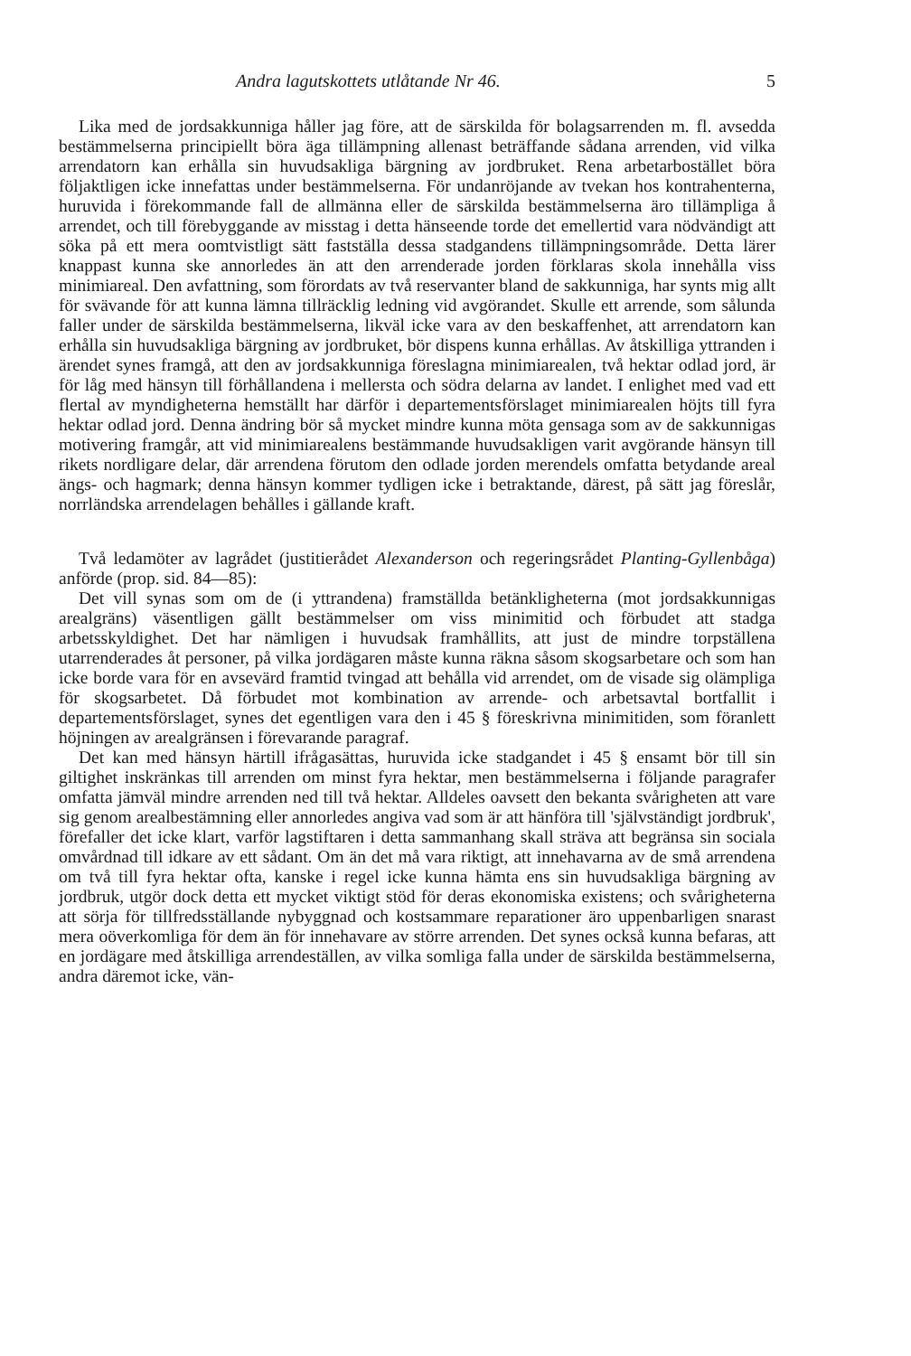Andra lagutskottets utlåtande Nr 46. 5
Lika med de jordsakkunniga håller jag före, att de särskilda för bolagsarrenden m. fl. avsedda bestämmelserna principiellt böra äga tillämpning allenast beträffande sådana arrenden, vid vilka arrendatorn kan erhålla sin huvudsakliga bärgning av jordbruket. Rena arbetarbostället böra följaktligen icke innefattas under bestämmelserna. För undanröjande av tvekan hos kontrahenterna, huruvida i förekommande fall de allmänna eller de särskilda bestämmelserna äro tillämpliga å arrendet, och till förebyggande av misstag i detta hänseende torde det emellertid vara nödvändigt att söka på ett mera oomtvistligt sätt fastställa dessa stadgandens tillämpningsområde. Detta lärer knappast kunna ske annorledes än att den arrenderade jorden förklaras skola innehålla viss minimiareal. Den avfattning, som förordats av två reservanter bland de sakkunniga, har synts mig allt för svävande för att kunna lämna tillräcklig ledning vid avgörandet. Skulle ett arrende, som sålunda faller under de särskilda bestämmelserna, likväl icke vara av den beskaffenhet, att arrendatorn kan erhålla sin huvudsakliga bärgning av jordbruket, bör dispens kunna erhållas. Av åtskilliga yttranden i ärendet synes framgå, att den av jordsakkunniga föreslagna minimiarealen, två hektar odlad jord, är för låg med hänsyn till förhållandena i mellersta och södra delarna av landet. I enlighet med vad ett flertal av myndigheterna hemställt har därför i departementsförslaget minimiarealen höjts till fyra hektar odlad jord. Denna ändring bör så mycket mindre kunna möta gensaga som av de sakkunnigas motivering framgår, att vid minimiarealens bestämmande huvudsakligen varit avgörande hänsyn till rikets nordligare delar, där arrendena förutom den odlade jorden merendels omfatta betydande areal ängs- och hagmark; denna hänsyn kommer tydligen icke i betraktande, därest, på sätt jag föreslår, norrländska arrendelagen behålles i gällande kraft.
Två ledamöter av lagrådet (justitierådet Alexanderson och regeringsrådet Planting-Gyllenbåga) anförde (prop. sid. 84—85):
Det vill synas som om de (i yttrandena) framställda betänkligheterna (mot jordsakkunnigas arealgräns) väsentligen gällt bestämmelser om viss minimitid och förbudet att stadga arbetsskyldighet. Det har nämligen i huvudsak framhållits, att just de mindre torpställena utarrenderades åt personer, på vilka jordägaren måste kunna räkna såsom skogsarbetare och som han icke borde vara för en avsevärd framtid tvingad att behålla vid arrendet, om de visade sig olämpliga för skogsarbetet. Då förbudet mot kombination av arrende- och arbetsavtal bortfallit i departementsförslaget, synes det egentligen vara den i 45 § föreskrivna minimitiden, som föranlett höjningen av arealgränsen i förevarande paragraf.
Det kan med hänsyn härtill ifrågasättas, huruvida icke stadgandet i 45 § ensamt bör till sin giltighet inskränkas till arrenden om minst fyra hektar, men bestämmelserna i följande paragrafer omfatta jämväl mindre arrenden ned till två hektar. Alldeles oavsett den bekanta svårigheten att vare sig genom arealbestämning eller annorledes angiva vad som är att hänföra till 'självständigt jordbruk', förefaller det icke klart, varför lagstiftaren i detta sammanhang skall sträva att begränsa sin sociala omvårdnad till idkare av ett sådant. Om än det må vara riktigt, att innehavarna av de små arrendena om två till fyra hektar ofta, kanske i regel icke kunna hämta ens sin huvudsakliga bärgning av jordbruk, utgör dock detta ett mycket viktigt stöd för deras ekonomiska existens; och svårigheterna att sörja för tillfredsställande nybyggnad och kostsammare reparationer äro uppenbarligen snarast mera oöverkomliga för dem än för innehavare av större arrenden. Det synes också kunna befaras, att en jordägare med åtskilliga arrendeställen, av vilka somliga falla under de särskilda bestämmelserna, andra däremot icke, vän-